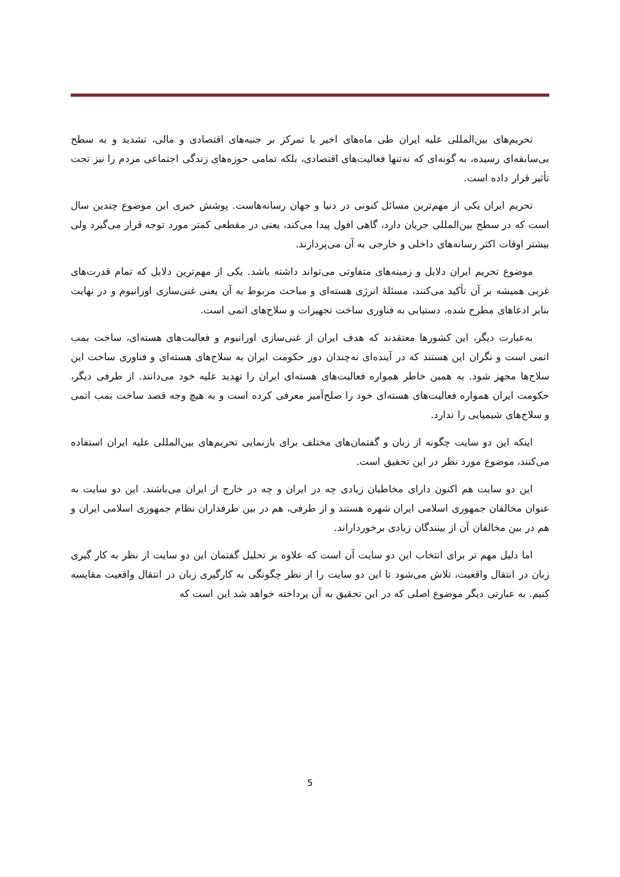تحریم‌های بین‌المللی علیه ایران طی ماه‌های اخیر با تمرکز بر جنبه‌های اقتصادی و مالی، تشدید و به سطح بی‌سابقه‌ای رسیده، به گونه‌ای که نه‌تنها فعالیت‌های اقتصادی، بلکه تمامی حوزه‌های زندگی اجتماعی مردم را نیز تحت تأثیر قرار داده است.
تحریم ایران یکی از مهم‌ترین مسائل کنونی در دنیا و جهان رسانه‌هاست. پوشش خبری این موضوع چندین سال است که در سطح بین‌المللی جریان دارد، گاهی افول پیدا می‌کند، یعنی در مقطعی کمتر مورد توجه قرار می‌گیرد ولی بیشتر اوقات اکثر رسانه‌های داخلی و خارجی به آن می‌پردازند.
موضوع تحریم ایران دلایل و زمینه‌های متفاوتی می‌تواند داشته باشد. یکی از مهم‌ترین دلایل که تمام قدرت‌های غربی همیشه بر آن تأکید می‌کنند، مسئلهٔ انرژی هسته‌ای و مباحث مربوط به آن یعنی غنی‌سازی اورانیوم و در نهایت بنابر ادعاهای مطرح شده، دستیابی به فناوری ساخت تجهیزات و سلاح‌های اتمی است.
به‌عبارت دیگر، این کشورها معتقدند که هدف ایران از غنی‌سازی اورانیوم و فعالیت‌های هسته‌ای، ساخت بمب اتمی است و نگران این هستند که در آینده‌ای نه‌چندان دور حکومت ایران به سلاح‌های هسته‌ای و فناوری ساخت این سلاح‌ها مجهز شود. به همین خاطر همواره فعالیت‌های هسته‌ای ایران را تهدید علیه خود می‌دانند. از طرفی دیگر، حکومت ایران همواره فعالیت‌های هسته‌ای خود را صلح‌آمیز معرفی کرده است و به هیچ وجه قصد ساخت بمب اتمی و سلاح‌های شیمیایی را ندارد.
اینکه این دو سایت چگونه از زبان و گفتمان‌های مختلف برای بازنمایی تحریم‌های بین‌المللی علیه ایران استفاده می‌کنند، موضوع مورد نظر در این تحقیق است.
این دو سایت هم اکنون دارای مخاطبان زیادی چه در ایران و چه در خارج از ایران می‌باشند. این دو سایت به عنوان مخالفان جمهوری اسلامی ایران شهره هستند و از طرفی، هم در بین طرفداران نظام جمهوری اسلامی ایران و هم در بین مخالفان آن از بینندگان زیادی برخوردار‌اند.
اما دلیل مهم تر برای انتخاب این دو سایت آن است که علاوه بر تحلیل گفتمان این دو سایت از نظر به کار گیری زبان در انتقال واقعیت، تلاش می‌شود تا این دو سایت را از نظر چگونگی به کارگیری زبان در انتقال واقعیت مقایسه کنیم. به عبارتی دیگر موضوع اصلی که در این تحقیق به آن پرداخته خواهد شد این است که
5